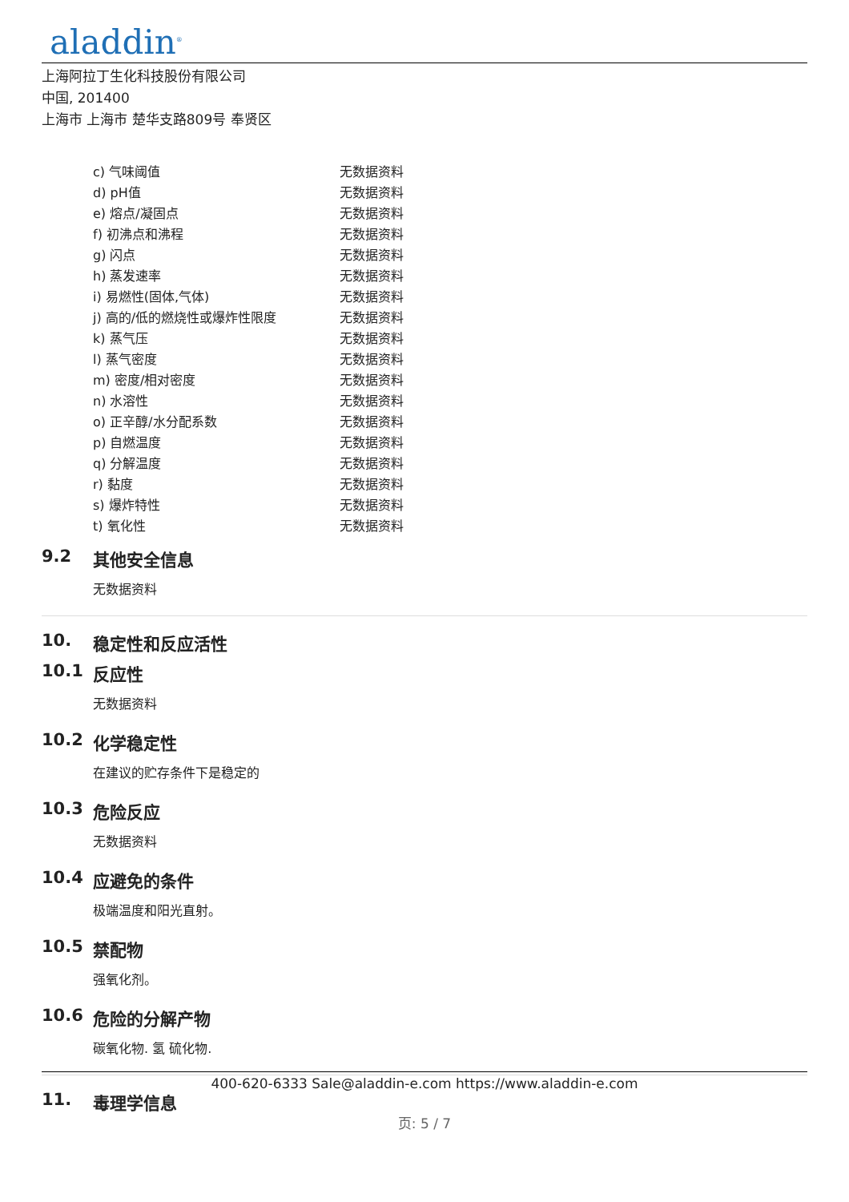aladdin<sup>®</sup>
上海阿拉丁生化科技股份有限公司
中国, 201400
上海市 上海市 楚华支路809号 奉贤区
| c) 气味阈值 | 无数据资料 |
| d) pH值 | 无数据资料 |
| e) 熔点/凝固点 | 无数据资料 |
| f) 初沸点和沸程 | 无数据资料 |
| g) 闪点 | 无数据资料 |
| h) 蒸发速率 | 无数据资料 |
| i) 易燃性(固体,气体) | 无数据资料 |
| j) 高的/低的燃烧性或爆炸性限度 | 无数据资料 |
| k) 蒸气压 | 无数据资料 |
| l) 蒸气密度 | 无数据资料 |
| m) 密度/相对密度 | 无数据资料 |
| n) 水溶性 | 无数据资料 |
| o) 正辛醇/水分配系数 | 无数据资料 |
| p) 自燃温度 | 无数据资料 |
| q) 分解温度 | 无数据资料 |
| r) 黏度 | 无数据资料 |
| s) 爆炸特性 | 无数据资料 |
| t) 氧化性 | 无数据资料 |
9.2 其他安全信息
无数据资料
10. 稳定性和反应活性
10.1 反应性
无数据资料
10.2 化学稳定性
在建议的贮存条件下是稳定的
10.3 危险反应
无数据资料
10.4 应避免的条件
极端温度和阳光直射。
10.5 禁配物
强氧化剂。
10.6 危险的分解产物
碳氧化物. 氢 硫化物.
11. 毒理学信息
400-620-6333 Sale@aladdin-e.com https://www.aladdin-e.com
页: 5 / 7